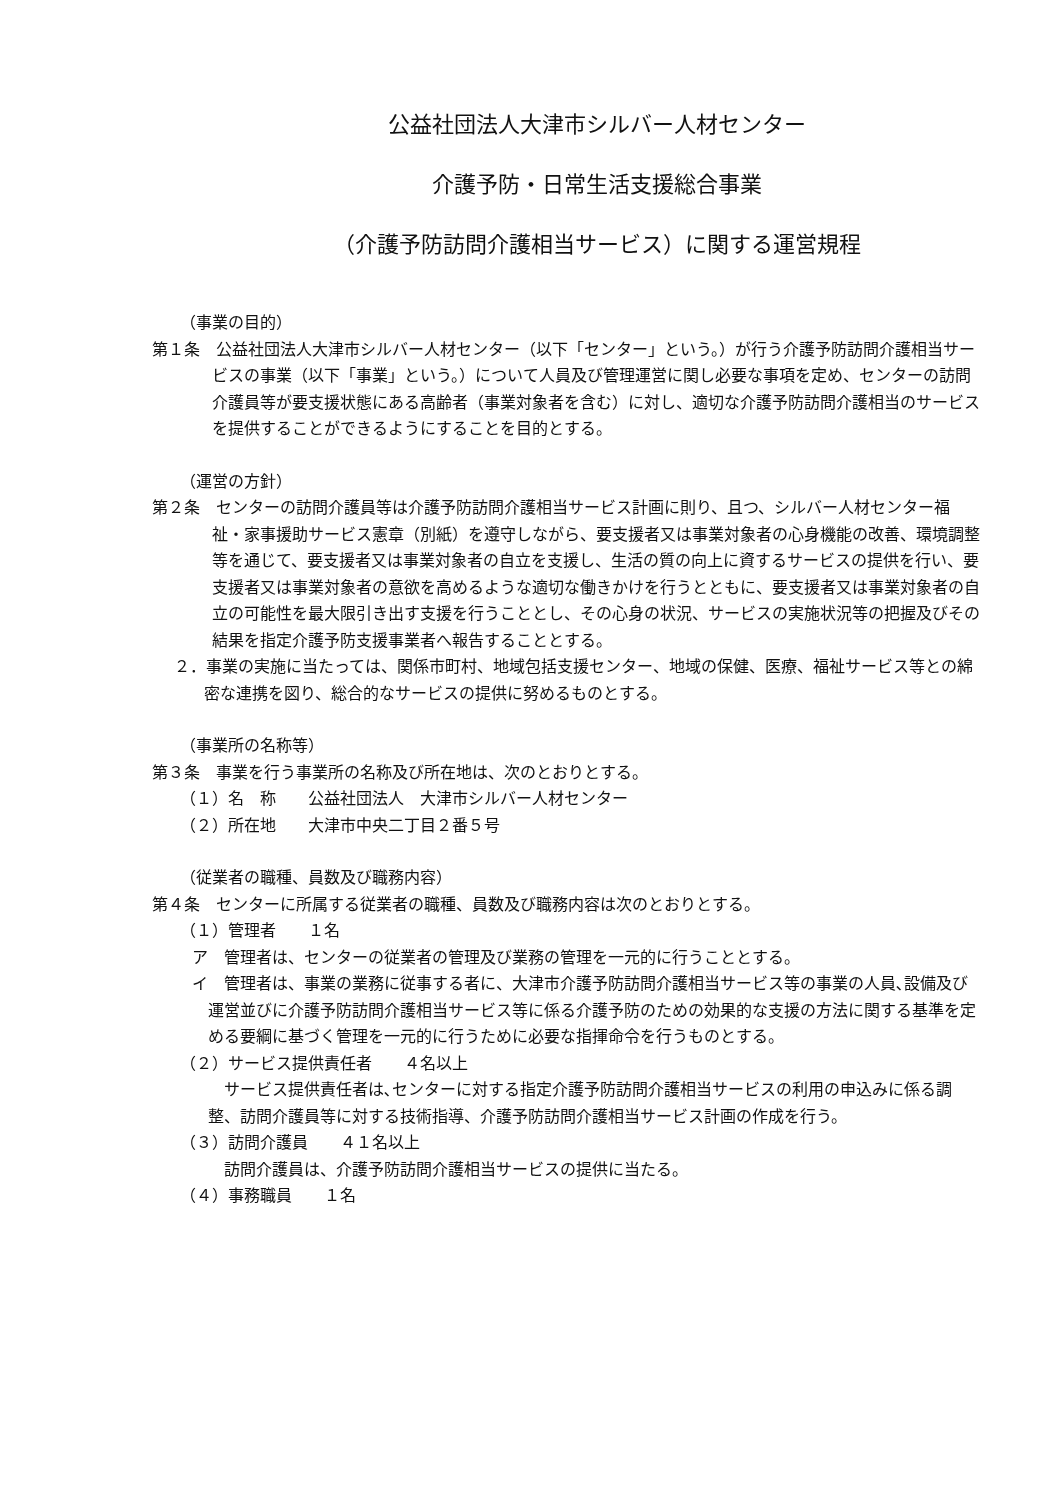公益社団法人大津市シルバー人材センター
介護予防・日常生活支援総合事業
（介護予防訪問介護相当サービス）に関する運営規程
（事業の目的）
第１条　公益社団法人大津市シルバー人材センター（以下「センター」という。）が行う介護予防訪問介護相当サービスの事業（以下「事業」という。）について人員及び管理運営に関し必要な事項を定め、センターの訪問介護員等が要支援状態にある高齢者（事業対象者を含む）に対し、適切な介護予防訪問介護相当のサービスを提供することができるようにすることを目的とする。
（運営の方針）
第２条　センターの訪問介護員等は介護予防訪問介護相当サービス計画に則り、且つ、シルバー人材センター福祉・家事援助サービス憲章（別紙）を遵守しながら、要支援者又は事業対象者の心身機能の改善、環境調整等を通じて、要支援者又は事業対象者の自立を支援し、生活の質の向上に資するサービスの提供を行い、要支援者又は事業対象者の意欲を高めるような適切な働きかけを行うとともに、要支援者又は事業対象者の自立の可能性を最大限引き出す支援を行うこととし、その心身の状況、サービスの実施状況等の把握及びその結果を指定介護予防支援事業者へ報告することとする。
２．事業の実施に当たっては、関係市町村、地域包括支援センター、地域の保健、医療、福祉サービス等との綿密な連携を図り、総合的なサービスの提供に努めるものとする。
（事業所の名称等）
第３条　事業を行う事業所の名称及び所在地は、次のとおりとする。
（１）名　称　　公益社団法人　大津市シルバー人材センター
（２）所在地　　大津市中央二丁目２番５号
（従業者の職種、員数及び職務内容）
第４条　センターに所属する従業者の職種、員数及び職務内容は次のとおりとする。
（１）管理者　　１名
ア　管理者は、センターの従業者の管理及び業務の管理を一元的に行うこととする。
イ　管理者は、事業の業務に従事する者に、大津市介護予防訪問介護相当サービス等の事業の人員､設備及び運営並びに介護予防訪問介護相当サービス等に係る介護予防のための効果的な支援の方法に関する基準を定める要綱に基づく管理を一元的に行うために必要な指揮命令を行うものとする。
（２）サービス提供責任者　　４名以上
　サービス提供責任者は､センターに対する指定介護予防訪問介護相当サービスの利用の申込みに係る調整、訪問介護員等に対する技術指導、介護予防訪問介護相当サービス計画の作成を行う。
（３）訪問介護員　　４１名以上
　訪問介護員は、介護予防訪問介護相当サービスの提供に当たる。
（４）事務職員　　１名